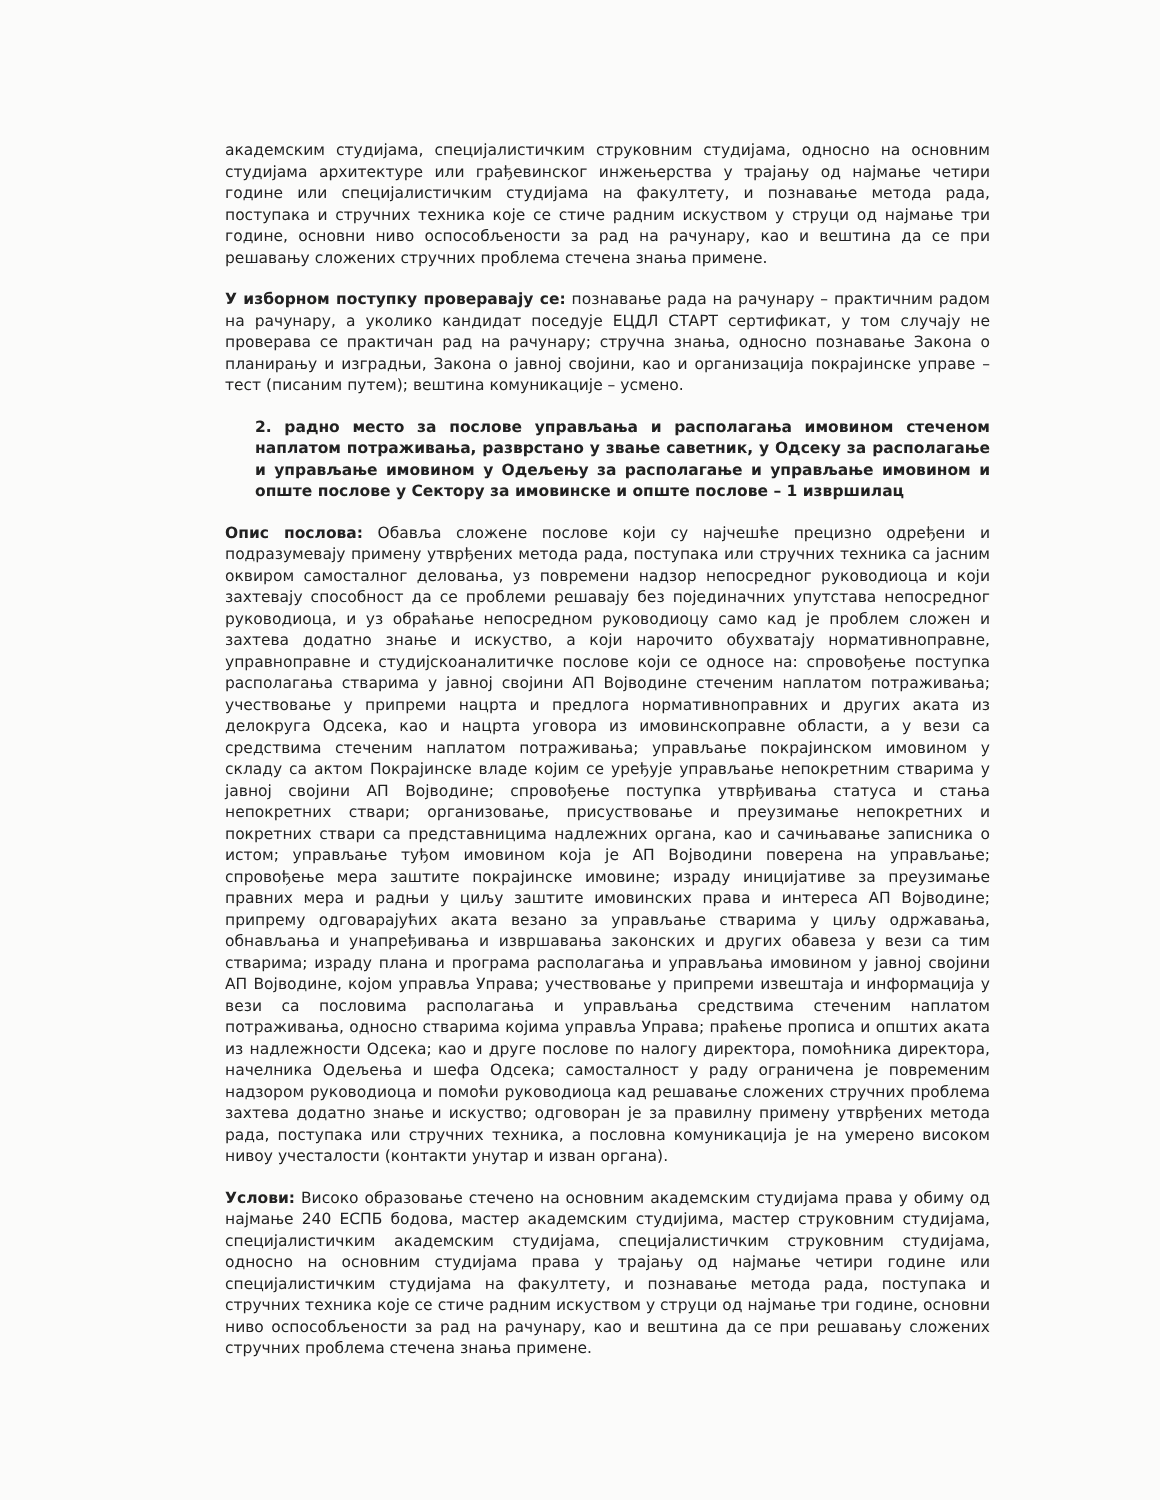академским студијама, специјалистичким струковним студијама, односно на основним студијама архитектуре или грађевинског инжењерства у трајању од најмање четири године или специјалистичким студијама на факултету, и познавање метода рада, поступака и стручних техника које се стиче радним искуством у струци од најмање три године, основни ниво оспособљености за рад на рачунару, као и вештина да се при решавању сложених стручних проблема стечена знања примене.
У изборном поступку проверавају се: познавање рада на рачунару – практичним радом на рачунару, а уколико кандидат поседује ЕЦДЛ СТАРТ сертификат, у том случају не проверава се практичан рад на рачунару; стручна знања, односно познавање Закона о планирању и изградњи, Закона о јавној својини, као и организација покрајинске управе – тест (писаним путем); вештина комуникације – усмено.
2. радно место за послове управљања и располагања имовином стеченом наплатом потраживања, разврстано у звање саветник, у Одсеку за располагање и управљање имовином у Одељењу за располагање и управљање имовином и опште послове у Сектору за имовинске и опште послове – 1 извршилац
Опис послова: Обавља сложене послове који су најчешће прецизно одређени и подразумевају примену утврђених метода рада, поступака или стручних техника са јасним оквиром самосталног деловања, уз повремени надзор непосредног руководиоца и који захтевају способност да се проблеми решавају без појединачних упутстава непосредног руководиоца, и уз обраћање непосредном руководиоцу само кад је проблем сложен и захтева додатно знање и искуство, а који нарочито обухватају нормативноправне, управноправне и студијскоаналитичке послове који се односе на: спровођење поступка располагања стварима у јавној својини АП Војводине стеченим наплатом потраживања; учествовање у припреми нацрта и предлога нормативноправних и других аката из делокруга Одсека, као и нацрта уговора из имовинскоправне области, а у вези са средствима стеченим наплатом потраживања; управљање покрајинском имовином у складу са актом Покрајинске владе којим се уређује управљање непокретним стварима у јавној својини АП Војводине; спровођење поступка утврђивања статуса и стања непокретних ствари; организовање, присуствовање и преузимање непокретних и покретних ствари са представницима надлежних органа, као и сачињавање записника о истом; управљање туђом имовином која је АП Војводини поверена на управљање; спровођење мера заштите покрајинске имовине; израду иницијативе за преузимање правних мера и радњи у циљу заштите имовинских права и интереса АП Војводине; припрему одговарајућих аката везано за управљање стварима у циљу одржавања, обнављања и унапређивања и извршавања законских и других обавеза у вези са тим стварима; израду плана и програма располагања и управљања имовином у јавној својини АП Војводине, којом управља Управа; учествовање у припреми извештаја и информација у вези са пословима располагања и управљања средствима стеченим наплатом потраживања, односно стварима којима управља Управа; праћење прописа и општих аката из надлежности Одсека; као и друге послове по налогу директора, помоћника директора, начелника Одељења и шефа Одсека; самосталност у раду ограничена је повременим надзором руководиоца и помоћи руководиоца кад решавање сложених стручних проблема захтева додатно знање и искуство; одговоран је за правилну примену утврђених метода рада, поступака или стручних техника, а пословна комуникација је на умерено високом нивоу учесталости (контакти унутар и изван органа).
Услови: Високо образовање стечено на основним академским студијама права у обиму од најмање 240 ЕСПБ бодова, мастер академским студијима, мастер струковним студијама, специјалистичким академским студијама, специјалистичким струковним студијама, односно на основним студијама права у трајању од најмање четири године или специјалистичким студијама на факултету, и познавање метода рада, поступака и стручних техника које се стиче радним искуством у струци од најмање три године, основни ниво оспособљености за рад на рачунару, као и вештина да се при решавању сложених стручних проблема стечена знања примене.